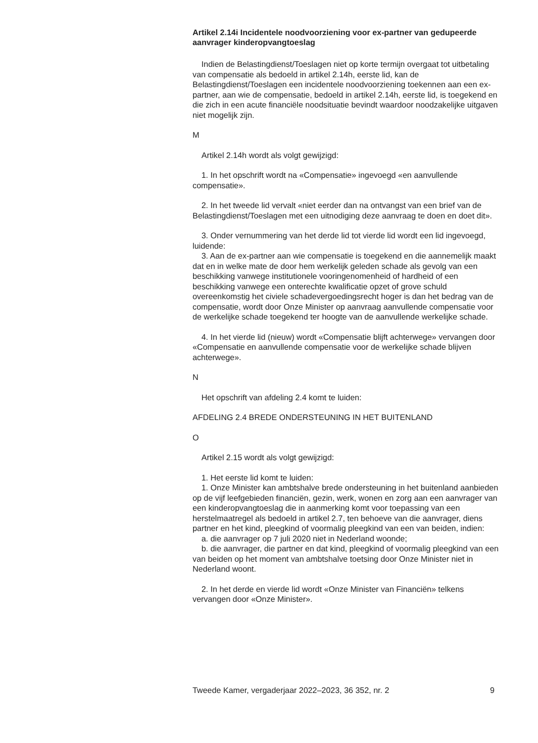Artikel 2.14i Incidentele noodvoorziening voor ex-partner van gedupeerde aanvrager kinderopvangtoeslag
Indien de Belastingdienst/Toeslagen niet op korte termijn overgaat tot uitbetaling van compensatie als bedoeld in artikel 2.14h, eerste lid, kan de Belastingdienst/Toeslagen een incidentele noodvoorziening toekennen aan een ex-partner, aan wie de compensatie, bedoeld in artikel 2.14h, eerste lid, is toegekend en die zich in een acute financiële noodsituatie bevindt waardoor noodzakelijke uitgaven niet mogelijk zijn.
M
Artikel 2.14h wordt als volgt gewijzigd:
1. In het opschrift wordt na «Compensatie» ingevoegd «en aanvullende compensatie».
2. In het tweede lid vervalt «niet eerder dan na ontvangst van een brief van de Belastingdienst/Toeslagen met een uitnodiging deze aanvraag te doen en doet dit».
3. Onder vernummering van het derde lid tot vierde lid wordt een lid ingevoegd, luidende:
3. Aan de ex-partner aan wie compensatie is toegekend en die aannemelijk maakt dat en in welke mate de door hem werkelijk geleden schade als gevolg van een beschikking vanwege institutionele vooringenomenheid of hardheid of een beschikking vanwege een onterechte kwalificatie opzet of grove schuld overeenkomstig het civiele schadevergoedingsrecht hoger is dan het bedrag van de compensatie, wordt door Onze Minister op aanvraag aanvullende compensatie voor de werkelijke schade toegekend ter hoogte van de aanvullende werkelijke schade.
4. In het vierde lid (nieuw) wordt «Compensatie blijft achterwege» vervangen door «Compensatie en aanvullende compensatie voor de werkelijke schade blijven achterwege».
N
Het opschrift van afdeling 2.4 komt te luiden:
AFDELING 2.4 BREDE ONDERSTEUNING IN HET BUITENLAND
O
Artikel 2.15 wordt als volgt gewijzigd:
1. Het eerste lid komt te luiden:
1. Onze Minister kan ambtshalve brede ondersteuning in het buitenland aanbieden op de vijf leefgebieden financiën, gezin, werk, wonen en zorg aan een aanvrager van een kinderopvangtoeslag die in aanmerking komt voor toepassing van een herstelmaatregel als bedoeld in artikel 2.7, ten behoeve van die aanvrager, diens partner en het kind, pleegkind of voormalig pleegkind van een van beiden, indien:
a. die aanvrager op 7 juli 2020 niet in Nederland woonde;
b. die aanvrager, die partner en dat kind, pleegkind of voormalig pleegkind van een van beiden op het moment van ambtshalve toetsing door Onze Minister niet in Nederland woont.
2. In het derde en vierde lid wordt «Onze Minister van Financiën» telkens vervangen door «Onze Minister».
Tweede Kamer, vergaderjaar 2022–2023, 36 352, nr. 2 9